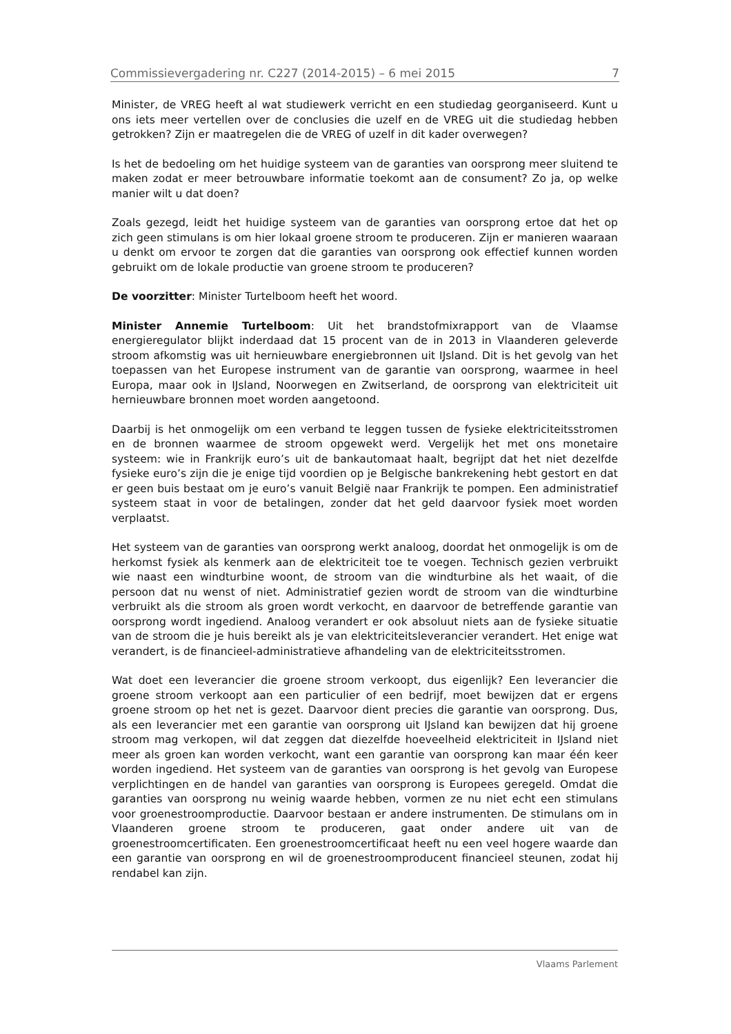Commissievergadering nr. C227 (2014-2015) – 6 mei 2015 7
Minister, de VREG heeft al wat studiewerk verricht en een studiedag georganiseerd. Kunt u ons iets meer vertellen over de conclusies die uzelf en de VREG uit die studiedag hebben getrokken? Zijn er maatregelen die de VREG of uzelf in dit kader overwegen?
Is het de bedoeling om het huidige systeem van de garanties van oorsprong meer sluitend te maken zodat er meer betrouwbare informatie toekomt aan de consument? Zo ja, op welke manier wilt u dat doen?
Zoals gezegd, leidt het huidige systeem van de garanties van oorsprong ertoe dat het op zich geen stimulans is om hier lokaal groene stroom te produceren. Zijn er manieren waaraan u denkt om ervoor te zorgen dat die garanties van oorsprong ook effectief kunnen worden gebruikt om de lokale productie van groene stroom te produceren?
De voorzitter: Minister Turtelboom heeft het woord.
Minister Annemie Turtelboom: Uit het brandstofmixrapport van de Vlaamse energieregulator blijkt inderdaad dat 15 procent van de in 2013 in Vlaanderen geleverde stroom afkomstig was uit hernieuwbare energiebronnen uit IJsland. Dit is het gevolg van het toepassen van het Europese instrument van de garantie van oorsprong, waarmee in heel Europa, maar ook in IJsland, Noorwegen en Zwitserland, de oorsprong van elektriciteit uit hernieuwbare bronnen moet worden aangetoond.
Daarbij is het onmogelijk om een verband te leggen tussen de fysieke elektriciteitsstromen en de bronnen waarmee de stroom opgewekt werd. Vergelijk het met ons monetaire systeem: wie in Frankrijk euro’s uit de bankautomaat haalt, begrijpt dat het niet dezelfde fysieke euro’s zijn die je enige tijd voordien op je Belgische bankrekening hebt gestort en dat er geen buis bestaat om je euro’s vanuit België naar Frankrijk te pompen. Een administratief systeem staat in voor de betalingen, zonder dat het geld daarvoor fysiek moet worden verplaatst.
Het systeem van de garanties van oorsprong werkt analoog, doordat het onmogelijk is om de herkomst fysiek als kenmerk aan de elektriciteit toe te voegen. Technisch gezien verbruikt wie naast een windturbine woont, de stroom van die windturbine als het waait, of die persoon dat nu wenst of niet. Administratief gezien wordt de stroom van die windturbine verbruikt als die stroom als groen wordt verkocht, en daarvoor de betreffende garantie van oorsprong wordt ingediend. Analoog verandert er ook absoluut niets aan de fysieke situatie van de stroom die je huis bereikt als je van elektriciteitsleverancier verandert. Het enige wat verandert, is de financieel-administratieve afhandeling van de elektriciteitsstromen.
Wat doet een leverancier die groene stroom verkoopt, dus eigenlijk? Een leverancier die groene stroom verkoopt aan een particulier of een bedrijf, moet bewijzen dat er ergens groene stroom op het net is gezet. Daarvoor dient precies die garantie van oorsprong. Dus, als een leverancier met een garantie van oorsprong uit IJsland kan bewijzen dat hij groene stroom mag verkopen, wil dat zeggen dat diezelfde hoeveelheid elektriciteit in IJsland niet meer als groen kan worden verkocht, want een garantie van oorsprong kan maar één keer worden ingediend. Het systeem van de garanties van oorsprong is het gevolg van Europese verplichtingen en de handel van garanties van oorsprong is Europees geregeld. Omdat die garanties van oorsprong nu weinig waarde hebben, vormen ze nu niet echt een stimulans voor groenestroomproductie. Daarvoor bestaan er andere instrumenten. De stimulans om in Vlaanderen groene stroom te produceren, gaat onder andere uit van de groenestroomcertificaten. Een groenestroomcertificaat heeft nu een veel hogere waarde dan een garantie van oorsprong en wil de groenestroomproducent financieel steunen, zodat hij rendabel kan zijn.
Vlaams Parlement